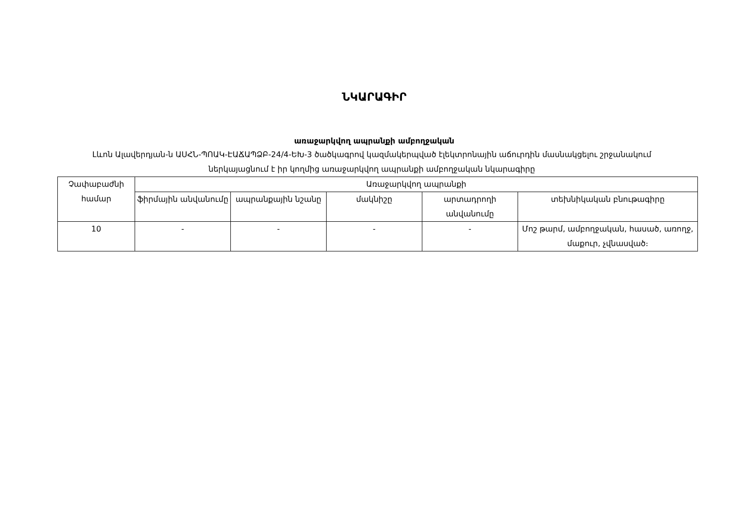ՆԿԱՐԱԳԻՐ
առաջարկվող ապրանքի ամբողջական
Լևոն Ալավերդյան-ն ԱՍՀՆ-ՊՈԱԿ-ԷԱՃԱՊՁԲ-24/4-ԵԽ-3 ծածկագրով կազմակերպված էլեկտրոնային աճուրդին մասնակցելու շրջանակում ներկայացնում է իր կողմից առաջարկվող ապրանքի ամբողջական նկարագիրը
| Չափաբաժնի համար | Առաջարկվող ապրանքի | | | | |
| --- | --- | --- | --- | --- | --- |
| | ֆիրմային անվանումը | ապրանքային նշանը | մակնիշը | արտադրողի անվանումը | տեխնիկական բնութագիրը |
| 10 | - | - | - | - | Մոշ թարմ, ամբողջական, հասած, առողջ, մաքուր, չվնասված։ |